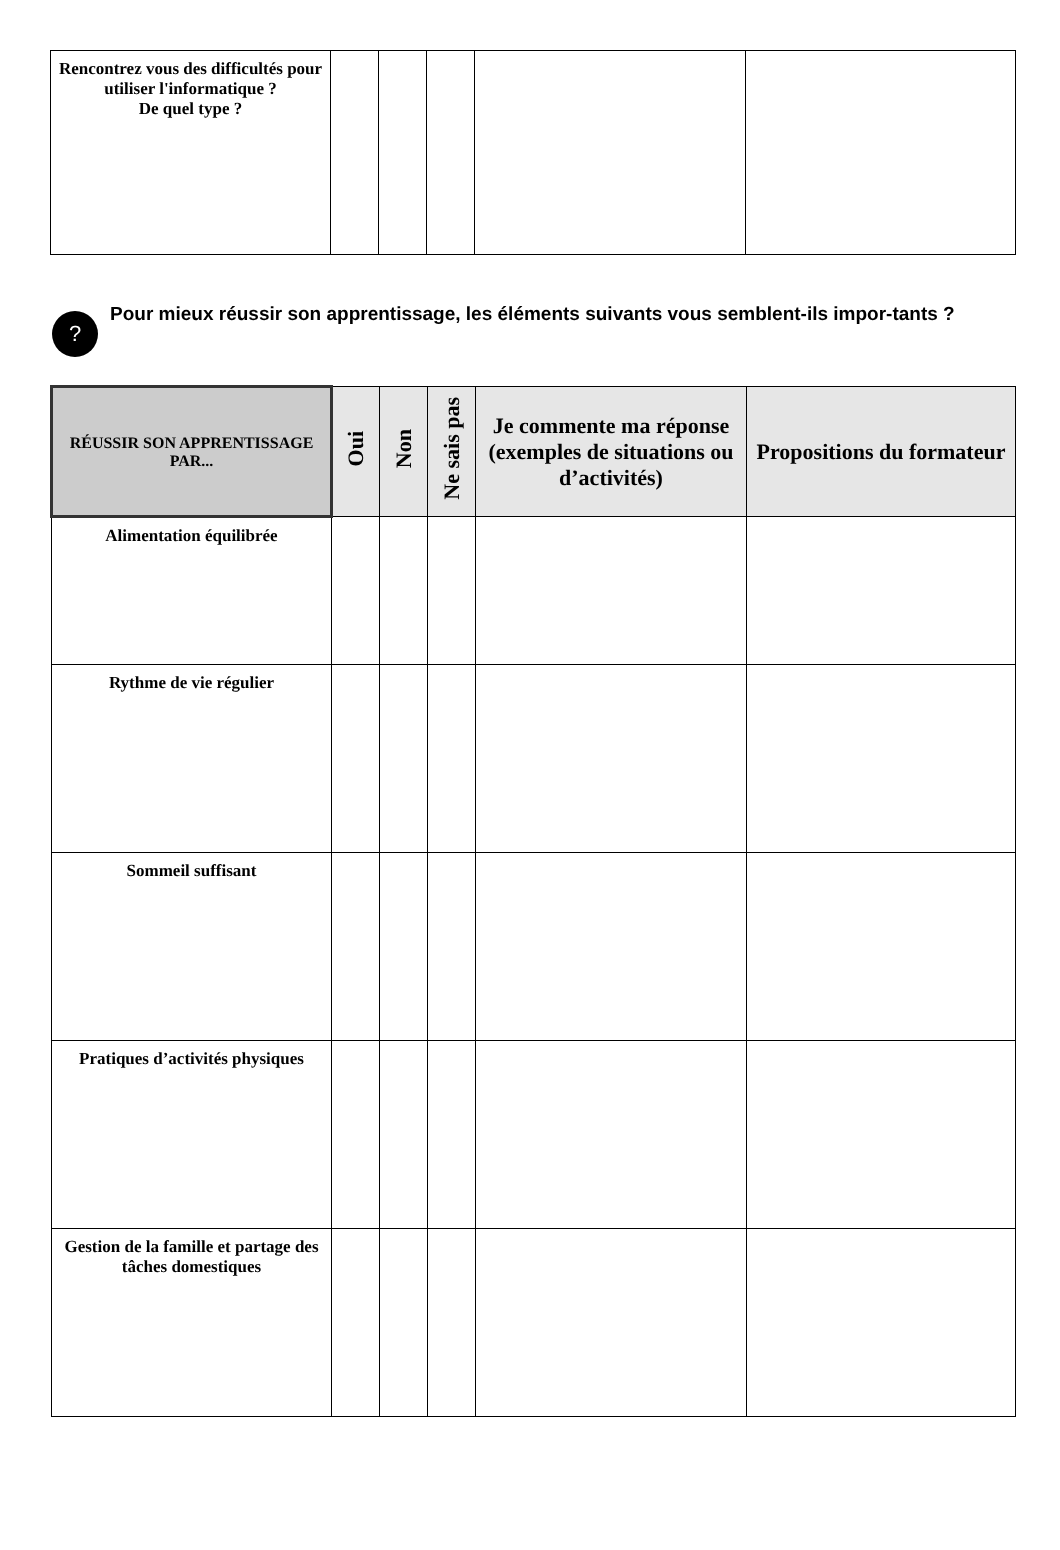| Rencontrez vous des difficultés pour utiliser l'informatique ? De quel type ? | | | | | |
?
Pour mieux réussir son apprentissage, les éléments suivants vous semblent-ils impor-tants ?
| RÉUSSIR SON APPRENTISSAGE PAR... | Oui | Non | Ne sais pas | Je commente ma réponse (exemples de situations ou d’activités) | Propositions du formateur |
| --- | --- | --- | --- | --- | --- |
| Alimentation équilibrée | | | | | |
| Rythme de vie régulier | | | | | |
| Sommeil suffisant | | | | | |
| Pratiques d’activités physiques | | | | | |
| Gestion de la famille et partage des tâches domestiques | | | | | |